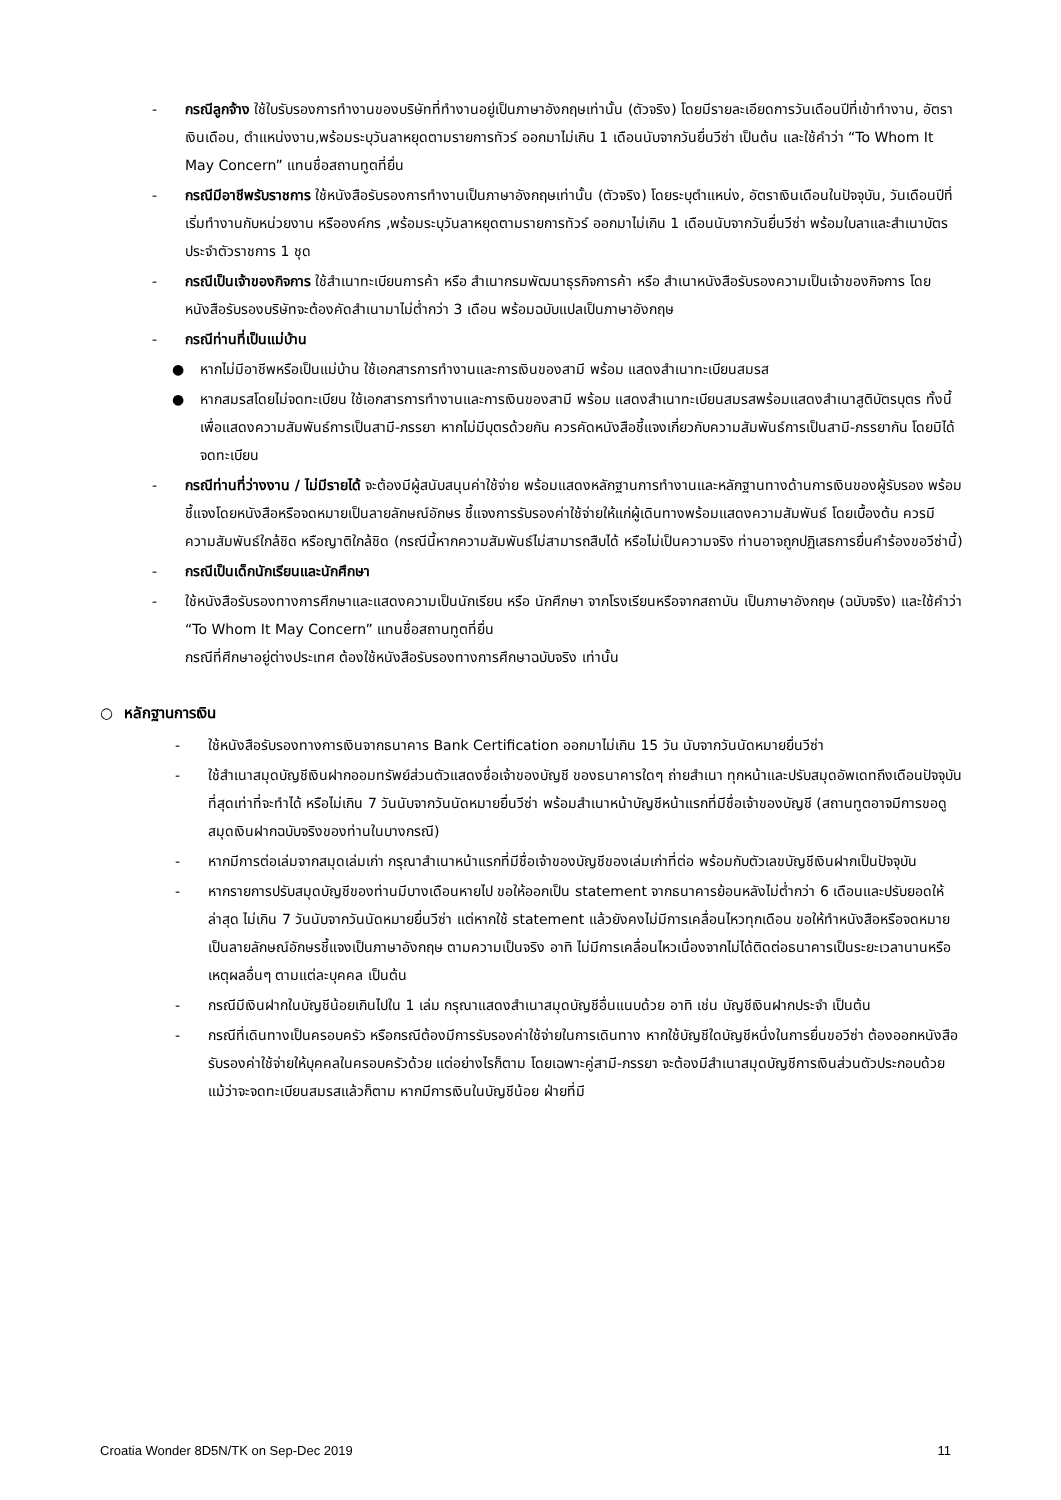- กรณีลูกจ้าง ใช้ใบรับรองการทำงานของบริษัทที่ทำงานอยู่เป็นภาษาอังกฤษเท่านั้น (ตัวจริง) โดยมีรายละเอียดการวันเดือนปีที่เข้าทำงาน, อัตราเงินเดือน, ตำแหน่งงาน,พร้อมระบุวันลาหยุดตามรายการทัวร์ ออกมาไม่เกิน 1 เดือนนับจากวันยื่นวีซ่า เป็นต้น และใช้คำว่า “To Whom It May Concern” แทนชื่อสถานทูตที่ยื่น
- กรณีมีอาชีพรับราชการ ใช้หนังสือรับรองการทำงานเป็นภาษาอังกฤษเท่านั้น (ตัวจริง) โดยระบุตำแหน่ง, อัตราเงินเดือนในปัจจุบัน, วันเดือนปีที่เริ่มทำงานกับหน่วยงาน หรือองค์กร ,พร้อมระบุวันลาหยุดตามรายการทัวร์ ออกมาไม่เกิน 1 เดือนนับจากวันยื่นวีซ่า พร้อมใบลาและสำเนาบัตรประจำตัวราชการ 1 ชุด
- กรณีเป็นเจ้าของกิจการ ใช้สำเนาทะเบียนการค้า หรือ สำเนากรมพัฒนาธุรกิจการค้า หรือ สำเนาหนังสือรับรองความเป็นเจ้าของกิจการ โดยหนังสือรับรองบริษัทจะต้องคัดสำเนามาไม่ต่ำกว่า 3 เดือน พร้อมฉบับแปลเป็นภาษาอังกฤษ
- กรณีท่านที่เป็นแม่บ้าน
● หากไม่มีอาชีพหรือเป็นแม่บ้าน ใช้เอกสารการทำงานและการเงินของสามี พร้อม แสดงสำเนาทะเบียนสมรส
● หากสมรสโดยไม่จดทะเบียน ใช้เอกสารการทำงานและการเงินของสามี พร้อม แสดงสำเนาทะเบียนสมรสพร้อมแสดงสำเนาสูติบัตรบุตร ทั้งนี้เพื่อแสดงความสัมพันธ์การเป็นสามี-ภรรยา หากไม่มีบุตรด้วยกัน ควรคัดหนังสือชี้แจงเกี่ยวกับความสัมพันธ์การเป็นสามี-ภรรยากัน โดยมิได้จดทะเบียน
- กรณีท่านที่ว่างงาน / ไม่มีรายได้ จะต้องมีผู้สนับสนุนค่าใช้จ่าย พร้อมแสดงหลักฐานการทำงานและหลักฐานทางด้านการเงินของผู้รับรอง พร้อมชี้แจงโดยหนังสือหรือจดหมายเป็นลายลักษณ์อักษร ชี้แจงการรับรองค่าใช้จ่ายให้แก่ผู้เดินทางพร้อมแสดงความสัมพันธ์ โดยเบื้องต้น ควรมีความสัมพันธ์ใกล้ชิด หรือญาติใกล้ชิด (กรณีนี้หากความสัมพันธ์ไม่สามารถสืบได้ หรือไม่เป็นความจริง ท่านอาจถูกปฏิเสธการยื่นคำร้องขอวีซ่านี้)
- กรณีเป็นเด็กนักเรียนและนักศึกษา
- ใช้หนังสือรับรองทางการศึกษาและแสดงความเป็นนักเรียน หรือ นักศึกษา จากโรงเรียนหรือจากสถาบัน เป็นภาษาอังกฤษ (ฉบับจริง) และใช้คำว่า “To Whom It May Concern” แทนชื่อสถานทูตที่ยื่น
กรณีที่ศึกษาอยู่ต่างประเทศ ต้องใช้หนังสือรับรองทางการศึกษาฉบับจริง เท่านั้น
○ หลักฐานการเงิน
- ใช้หนังสือรับรองทางการเงินจากธนาคาร Bank Certification ออกมาไม่เกิน 15 วัน นับจากวันนัดหมายยื่นวีซ่า
- ใช้สำเนาสมุดบัญชีเงินฝากออมทรัพย์ส่วนตัวแสดงชื่อเจ้าของบัญชี ของธนาคารใดๆ ถ่ายสำเนา ทุกหน้าและปรับสมุดอัพเดทถึงเดือนปัจจุบันที่สุดเท่าที่จะทำได้ หรือไม่เกิน 7 วันนับจากวันนัดหมายยื่นวีซ่า พร้อมสำเนาหน้าบัญชีหน้าแรกที่มีชื่อเจ้าของบัญชี (สถานทูตอาจมีการขอดูสมุดเงินฝากฉบับจริงของท่านในบางกรณี)
- หากมีการต่อเล่มจากสมุดเล่มเก่า กรุณาสำเนาหน้าแรกที่มีชื่อเจ้าของบัญชีของเล่มเก่าที่ต่อ พร้อมกับตัวเลขบัญชีเงินฝากเป็นปัจจุบัน
- หากรายการปรับสมุดบัญชีของท่านมีบางเดือนหายไป ขอให้ออกเป็น statement จากธนาคารย้อนหลังไม่ต่ำกว่า 6 เดือนและปรับยอดให้ล่าสุด ไม่เกิน 7 วันนับจากวันนัดหมายยื่นวีซ่า แต่หากใช้ statement แล้วยังคงไม่มีการเคลื่อนไหวทุกเดือน ขอให้ทำหนังสือหรือจดหมายเป็นลายลักษณ์อักษรชี้แจงเป็นภาษาอังกฤษ ตามความเป็นจริง อาทิ ไม่มีการเคลื่อนไหวเนื่องจากไม่ได้ติดต่อธนาคารเป็นระยะเวลานานหรือเหตุผลอื่นๆ ตามแต่ละบุคคล เป็นต้น
- กรณีมีเงินฝากในบัญชีน้อยเกินไปใน 1 เล่ม กรุณาแสดงสำเนาสมุดบัญชีอื่นแนบด้วย อาทิ เช่น บัญชีเงินฝากประจำ เป็นต้น
- กรณีที่เดินทางเป็นครอบครัว หรือกรณีต้องมีการรับรองค่าใช้จ่ายในการเดินทาง หากใช้บัญชีใดบัญชีหนึ่งในการยื่นขอวีซ่า ต้องออกหนังสือรับรองค่าใช้จ่ายให้บุคคลในครอบครัวด้วย แต่อย่างไรก็ตาม โดยเฉพาะคู่สามี-ภรรยา จะต้องมีสำเนาสมุดบัญชีการเงินส่วนตัวประกอบด้วยแม้ว่าจะจดทะเบียนสมรสแล้วก็ตาม หากมีการเงินในบัญชีน้อย ฝ่ายที่มี
Croatia Wonder 8D5N/TK on Sep-Dec 2019 11